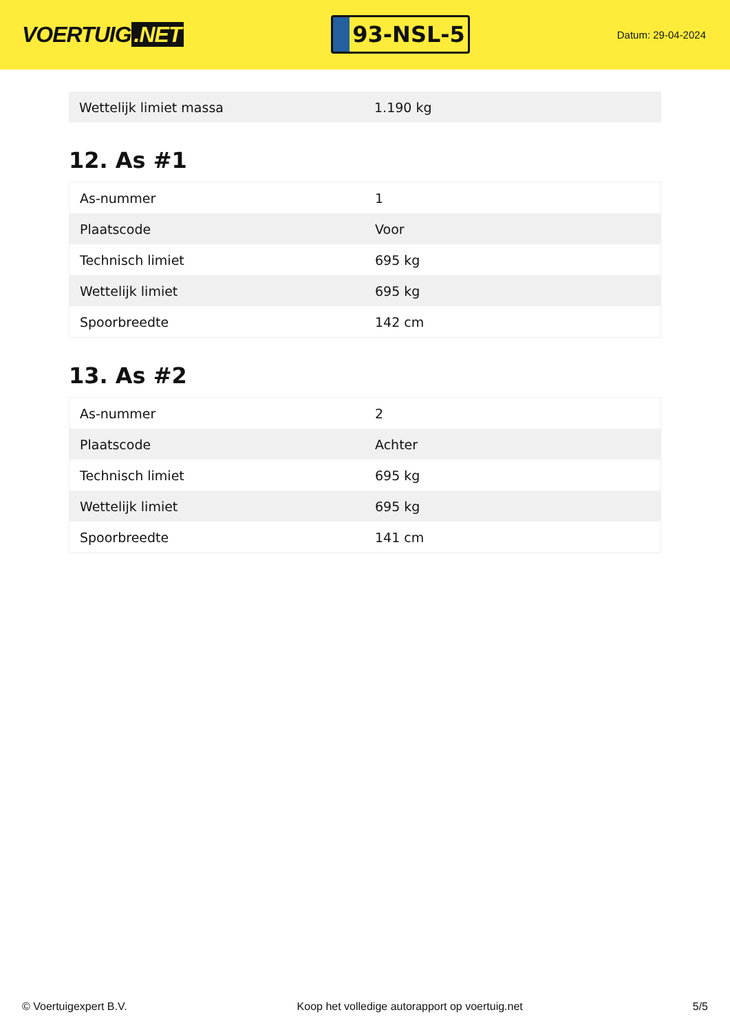VOERTUIG.NET
93-NSL-5
Datum: 29-04-2024
| Wettelijk limiet massa | 1.190 kg |
12. As #1
| As-nummer | 1 |
| Plaatscode | Voor |
| Technisch limiet | 695 kg |
| Wettelijk limiet | 695 kg |
| Spoorbreedte | 142 cm |
13. As #2
| As-nummer | 2 |
| Plaatscode | Achter |
| Technisch limiet | 695 kg |
| Wettelijk limiet | 695 kg |
| Spoorbreedte | 141 cm |
© Voertuigexpert B.V. Koop het volledige autorapport op voertuig.net 5/5